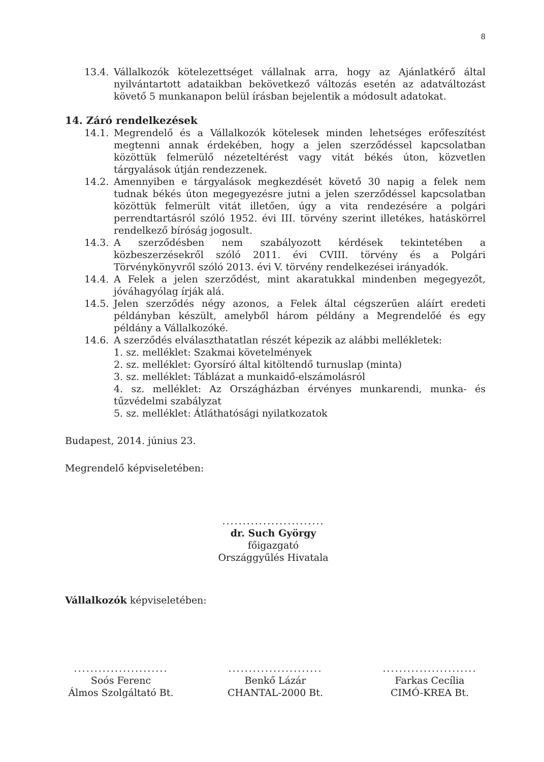8
13.4. Vállalkozók kötelezettséget vállalnak arra, hogy az Ajánlatkérő által nyilvántartott adataikban bekövetkező változás esetén az adatváltozást követő 5 munkanapon belül írásban bejelentik a módosult adatokat.
14. Záró rendelkezések
14.1. Megrendelő és a Vállalkozók kötelesek minden lehetséges erőfeszítést megtenni annak érdekében, hogy a jelen szerződéssel kapcsolatban közöttük felmerülő nézeteltérést vagy vitát békés úton, közvetlen tárgyalások útján rendezzenek.
14.2. Amennyiben e tárgyalások megkezdését követő 30 napig a felek nem tudnak békés úton megegyezésre jutni a jelen szerződéssel kapcsolatban közöttük felmerült vitát illetően, úgy a vita rendezésére a polgári perrendtartásról szóló 1952. évi III. törvény szerint illetékes, hatáskörrel rendelkező bíróság jogosult.
14.3. A szerződésben nem szabályozott kérdések tekintetében a közbeszerzésekről szóló 2011. évi CVIII. törvény és a Polgári Törvénykönyvről szóló 2013. évi V. törvény rendelkezései irányadók.
14.4. A Felek a jelen szerződést, mint akaratukkal mindenben megegyezőt, jóváhagyólag írják alá.
14.5. Jelen szerződés négy azonos, a Felek által cégszerűen aláírt eredeti példányban készült, amelyből három példány a Megrendelőé és egy példány a Vállalkozóké.
14.6. A szerződés elválaszthatatlan részét képezik az alábbi mellékletek:
1. sz. melléklet: Szakmai követelmények
2. sz. melléklet: Gyorsíró által kitöltendő turnuslap (minta)
3. sz. melléklet: Táblázat a munkaidő-elszámolásról
4. sz. melléklet: Az Országházban érvényes munkarendi, munka- és tűzvédelmi szabályzat
5. sz. melléklet: Átláthatósági nyilatkozatok
Budapest, 2014. június 23.
Megrendelő képviseletében:
.........................
dr. Such György
főigazgató
Országgyűlés Hivatala
Vállalkozók képviseletében:
.......................
Soós Ferenc
Álmos Szolgáltató Bt.
.......................
Benkő Lázár
CHANTAL-2000 Bt.
.......................
Farkas Cecília
CIMÓ-KREA Bt.